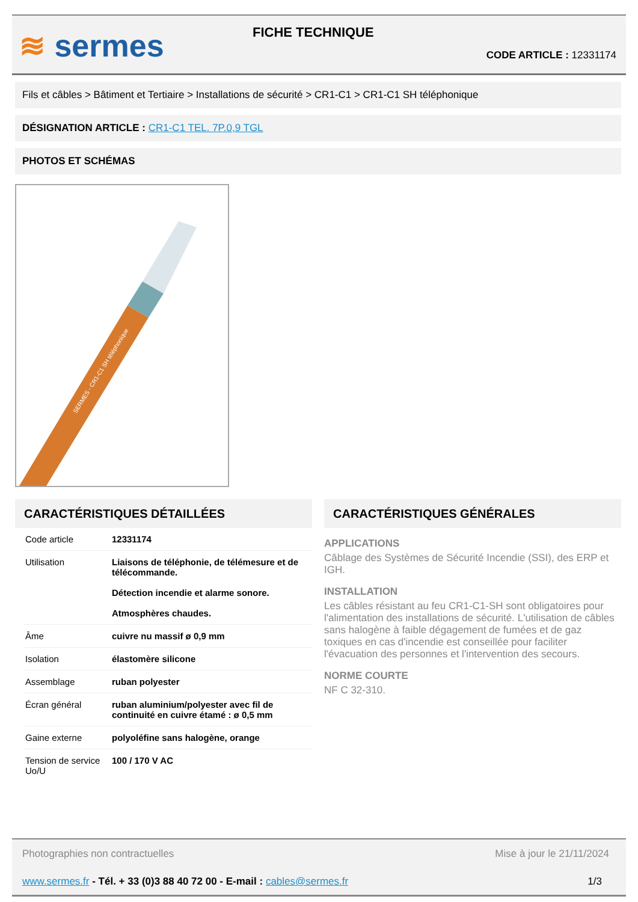≋ sermes FICHE TECHNIQUE
CODE ARTICLE : 12331174
Fils et câbles > Bâtiment et Tertiaire > Installations de sécurité > CR1-C1 > CR1-C1 SH téléphonique
DÉSIGNATION ARTICLE : CR1-C1 TEL. 7P.0,9 TGL
PHOTOS ET SCHÉMAS
SERMES - CR1-C1 SH téléphonique
CARACTÉRISTIQUES DÉTAILLÉES
| Code article | 12331174 |
| Utilisation | Liaisons de téléphonie, de télémesure et de télécommande. Détection incendie et alarme sonore. Atmosphères chaudes. |
| Âme | cuivre nu massif ø 0,9 mm |
| Isolation | élastomère silicone |
| Assemblage | ruban polyester |
| Écran général | ruban aluminium/polyester avec fil de continuité en cuivre étamé : ø 0,5 mm |
| Gaine externe | polyoléfine sans halogène, orange |
| Tension de service Uo/U | 100 / 170 V AC |
CARACTÉRISTIQUES GÉNÉRALES
APPLICATIONS
Câblage des Systèmes de Sécurité Incendie (SSI), des ERP et IGH.
INSTALLATION
Les câbles résistant au feu CR1-C1-SH sont obligatoires pour l'alimentation des installations de sécurité. L'utilisation de câbles sans halogène à faible dégagement de fumées et de gaz toxiques en cas d'incendie est conseillée pour faciliter l'évacuation des personnes et l'intervention des secours.
NORME COURTE
NF C 32-310.
Photographies non contractuelles
Mise à jour le 21/11/2024
www.sermes.fr - Tél. + 33 (0)3 88 40 72 00 - E-mail : cables@sermes.fr
1/3